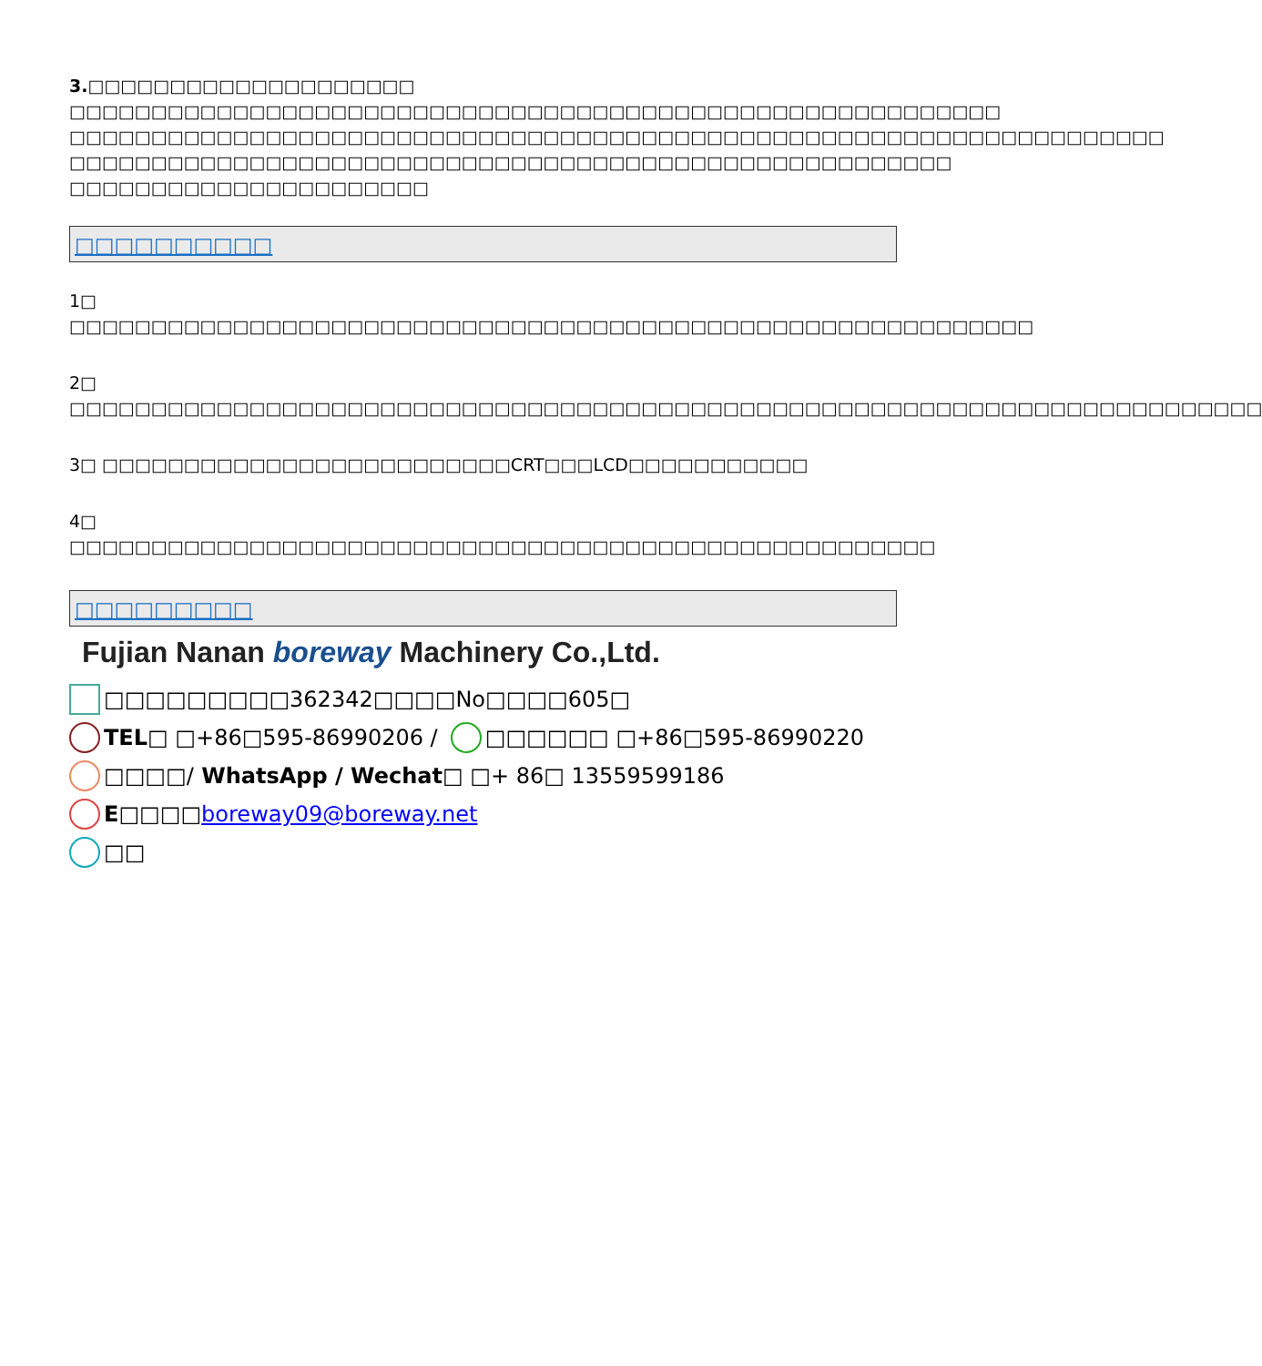3.□□□□□□□□□□□□□□□□□□□□
□□□□□□□□□□□□□□□□□□□□□□□□□□□□□□□□□□□□□□□□□□□□□□□□□□□□□□□□□
□□□□□□□□□□□□□□□□□□□□□□□□□□□□□□□□□□□□□□□□□□□□□□□□□□□□□□□□□□□□□□□□□□□
□□□□□□□□□□□□□□□□□□□□□□□□□□□□□□□□□□□□□□□□□□□□□□□□□□□□□□
□□□□□□□□□□□□□□□□□□□□□□
□□□□□□□□□□
1□ □□□□□□□□□□□□□□□□□□□□□□□□□□□□□□□□□□□□□□□□□□□□□□□□□□□□□□□□□□□
2□ □□□□□□□□□□□□□□□□□□□□□□□□□□□□□□□□□□□□□□□□□□□□□□□□□□□□□□□□□□□□□□□□□□□□□□□□□
3□ □□□□□□□□□□□□□□□□□□□□□□□□□CRT□□□LCD□□□□□□□□□□□
4□ □□□□□□□□□□□□□□□□□□□□□□□□□□□□□□□□□□□□□□□□□□□□□□□□□□□□□
□□□□□□□□□
Fujian Nanan boreway Machinery Co.,Ltd.
□□□□□□□□□362342□□□□No□□□□605□
TEL □ □+86□595-86990206 / □□□□□□ □+86□595-86990220
□□□□/ WhatsApp / Wechat □ □+ 86□ 13559599186
E □□□□ boreway09@boreway.net
□□